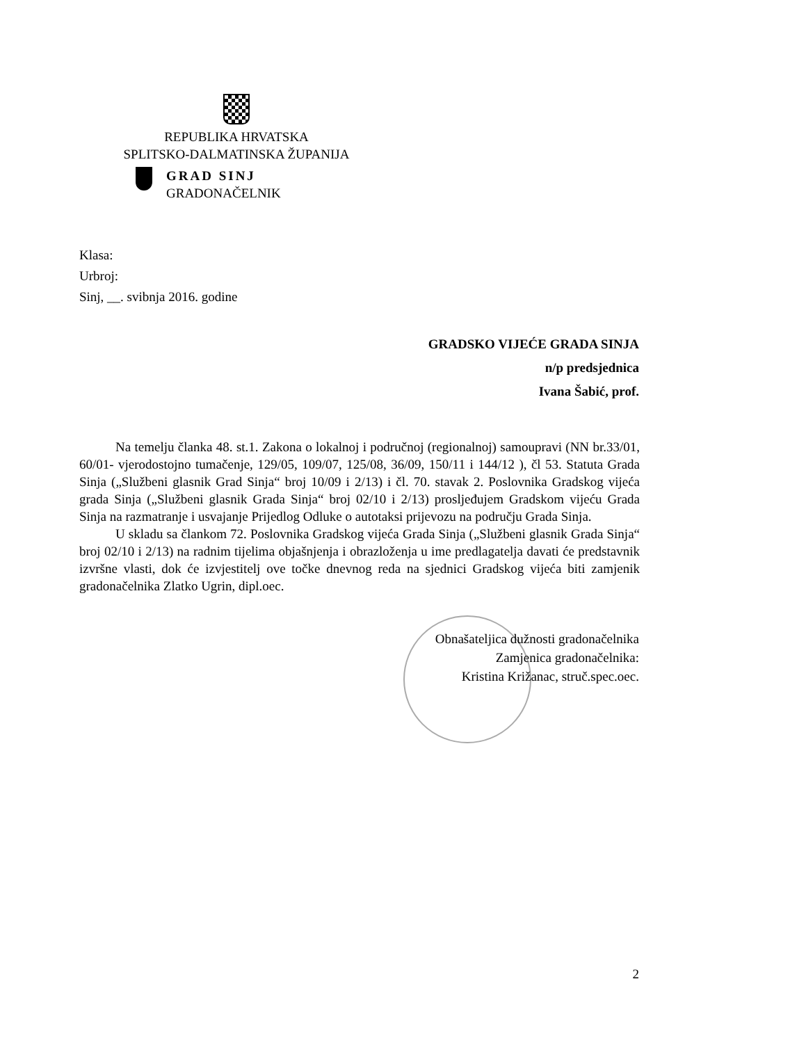REPUBLIKA HRVATSKA
SPLITSKO-DALMATINSKA ŽUPANIJA
GRAD SINJ
GRADONAČELNIK
Klasa:
Urbroj:
Sinj, __. svibnja 2016. godine
GRADSKO VIJEĆE GRADA SINJA
n/p predsjednica
Ivana Šabić, prof.
Na temelju članka 48. st.1. Zakona o lokalnoj i područnoj (regionalnoj) samoupravi (NN br.33/01, 60/01- vjerodostojno tumačenje, 129/05, 109/07, 125/08, 36/09, 150/11 i 144/12 ), čl 53. Statuta Grada Sinja („Službeni glasnik Grad Sinja“ broj 10/09 i 2/13) i čl. 70. stavak 2. Poslovnika Gradskog vijeća grada Sinja („Službeni glasnik Grada Sinja“ broj 02/10 i 2/13) prosljeđujem Gradskom vijeću Grada Sinja na razmatranje i usvajanje Prijedlog Odluke o autotaksi prijevozu na području Grada Sinja.
U skladu sa člankom 72. Poslovnika Gradskog vijeća Grada Sinja („Službeni glasnik Grada Sinja“ broj 02/10 i 2/13) na radnim tijelima objašnjenja i obrazloženja u ime predlagatelja davati će predstavnik izvršne vlasti, dok će izvjestitelj ove točke dnevnog reda na sjednici Gradskog vijeća biti zamjenik gradonačelnika Zlatko Ugrin, dipl.oec.
Obnašateljica dužnosti gradonačelnika
Zamjenica gradonačelnika:
Kristina Križanac, struč.spec.oec.
2